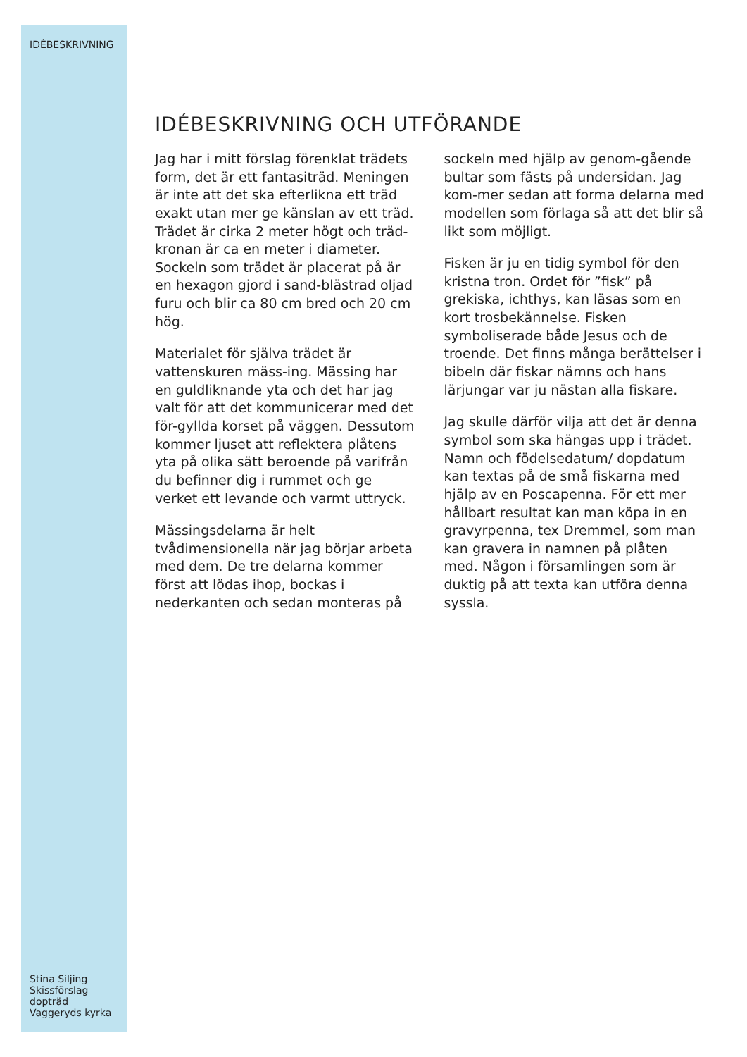IDÉBESKRIVNING
Stina Siljing
Skissförslag dopträd
Vaggeryds kyrka
IDÉBESKRIVNING OCH UTFÖRANDE
Jag har i mitt förslag förenklat trädets form, det är ett fantasiträd. Meningen är inte att det ska efterlikna ett träd exakt utan mer ge känslan av ett träd. Trädet är cirka 2 meter högt och träd-kronan är ca en meter i diameter. Sockeln som trädet är placerat på är en hexagon gjord i sand-blästrad oljad furu och blir ca 80 cm bred och 20 cm hög.
Materialet för själva trädet är vattenskuren mäss-ing. Mässing har en guldliknande yta och det har jag valt för att det kommunicerar med det för-gyllda korset på väggen. Dessutom kommer ljuset att reflektera plåtens yta på olika sätt beroende på varifrån du befinner dig i rummet och ge verket ett levande och varmt uttryck.
Mässingsdelarna är helt tvådimensionella när jag börjar arbeta med dem. De tre delarna kommer först att lödas ihop, bockas i nederkanten och sedan monteras på sockeln med hjälp av genom-gående bultar som fästs på undersidan. Jag kom-mer sedan att forma delarna med modellen som förlaga så att det blir så likt som möjligt.
Fisken är ju en tidig symbol för den kristna tron. Ordet för ”fisk” på grekiska, ichthys, kan läsas som en kort trosbekännelse. Fisken symboliserade både Jesus och de troende. Det finns många berättelser i bibeln där fiskar nämns och hans lärjungar var ju nästan alla fiskare.
Jag skulle därför vilja att det är denna symbol som ska hängas upp i trädet. Namn och födelsedatum/ dopdatum kan textas på de små fiskarna med hjälp av en Poscapenna. För ett mer hållbart resultat kan man köpa in en gravyrpenna, tex Dremmel, som man kan gravera in namnen på plåten med. Någon i församlingen som är duktig på att texta kan utföra denna syssla.